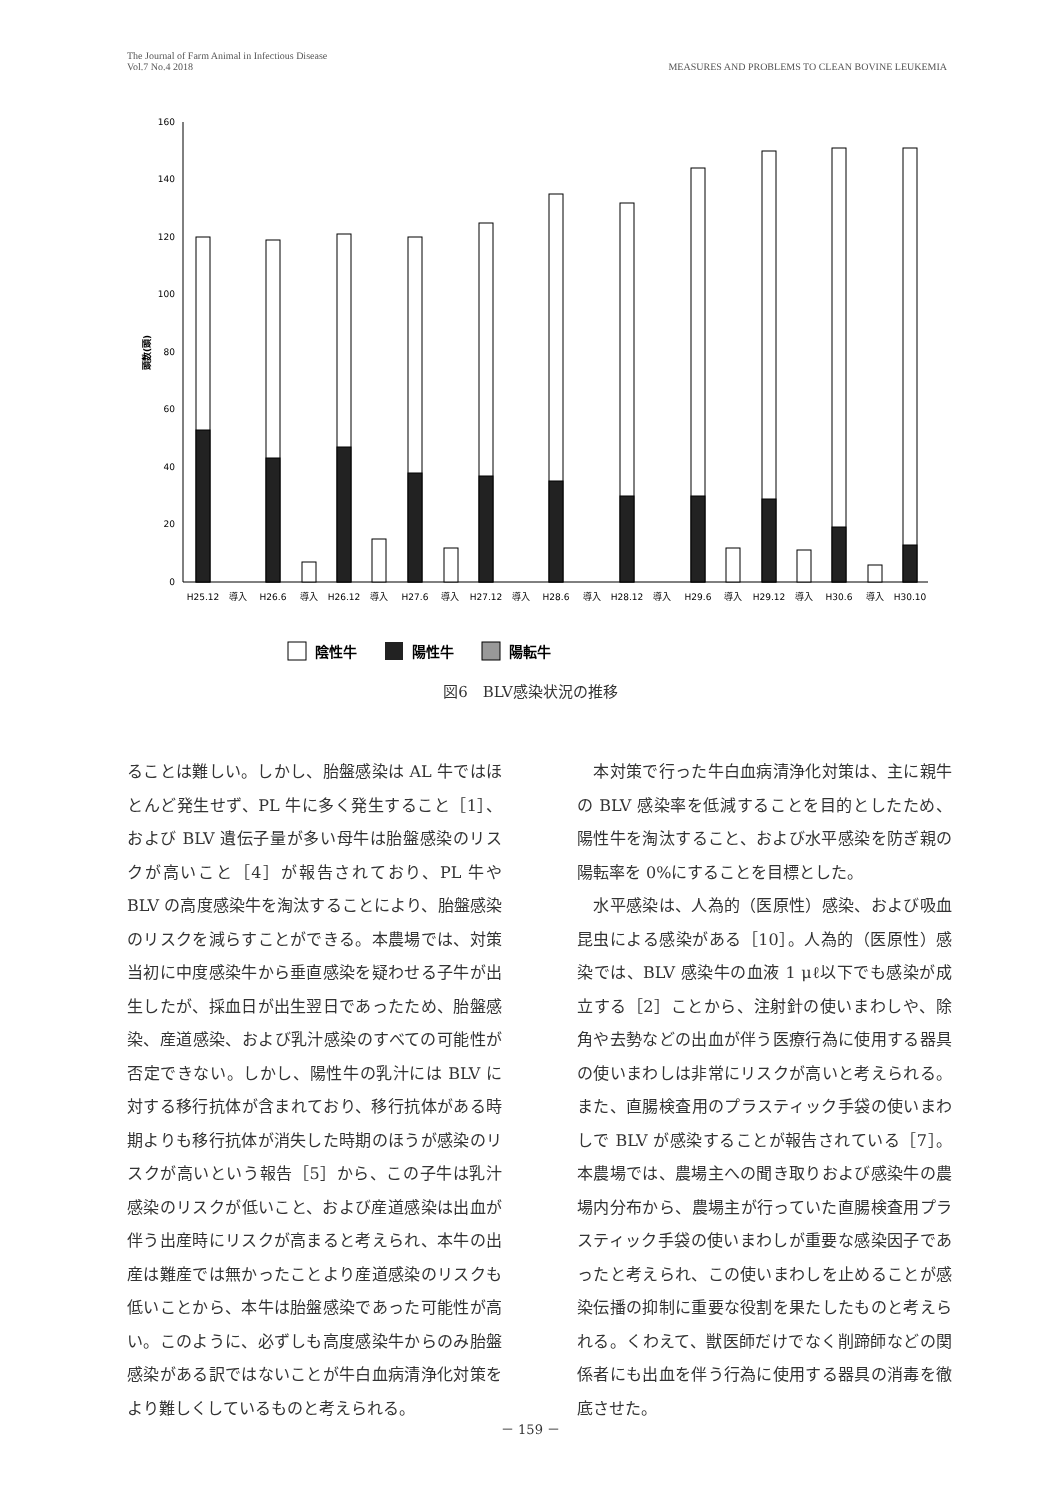The Journal of Farm Animal in Infectious Disease
Vol.7 No.4 2018
MEASURES AND PROBLEMS TO CLEAN BOVINE LEUKEMIA
0
20
40
60
80
100
120
140
160
頭数(頭)
H25.12
導入
H26.6
導入
H26.12
導入
H27.6
導入
H27.12
導入
H28.6
導入
H28.12
導入
H29.6
導入
H29.12
導入
H30.6
導入
H30.10
陰性牛
陽性牛
陽転牛
図6　BLV感染状況の推移
ることは難しい。しかし、胎盤感染は AL 牛ではほとんど発生せず、PL 牛に多く発生すること［1］、および BLV 遺伝子量が多い母牛は胎盤感染のリスクが高いこと［4］が報告されており、PL 牛や BLV の高度感染牛を淘汰することにより、胎盤感染のリスクを減らすことができる。本農場では、対策当初に中度感染牛から垂直感染を疑わせる子牛が出生したが、採血日が出生翌日であったため、胎盤感染、産道感染、および乳汁感染のすべての可能性が否定できない。しかし、陽性牛の乳汁には BLV に対する移行抗体が含まれており、移行抗体がある時期よりも移行抗体が消失した時期のほうが感染のリスクが高いという報告［5］から、この子牛は乳汁感染のリスクが低いこと、および産道感染は出血が伴う出産時にリスクが高まると考えられ、本牛の出産は難産では無かったことより産道感染のリスクも低いことから、本牛は胎盤感染であった可能性が高い。このように、必ずしも高度感染牛からのみ胎盤感染がある訳ではないことが牛白血病清浄化対策をより難しくしているものと考えられる。
　本対策で行った牛白血病清浄化対策は、主に親牛の BLV 感染率を低減することを目的としたため、陽性牛を淘汰すること、および水平感染を防ぎ親の陽転率を 0%にすることを目標とした。
　水平感染は、人為的（医原性）感染、および吸血昆虫による感染がある［10］。人為的（医原性）感染では、BLV 感染牛の血液 1 μℓ以下でも感染が成立する［2］ことから、注射針の使いまわしや、除角や去勢などの出血が伴う医療行為に使用する器具の使いまわしは非常にリスクが高いと考えられる。また、直腸検査用のプラスティック手袋の使いまわしで BLV が感染することが報告されている［7］。本農場では、農場主への聞き取りおよび感染牛の農場内分布から、農場主が行っていた直腸検査用プラスティック手袋の使いまわしが重要な感染因子であったと考えられ、この使いまわしを止めることが感染伝播の抑制に重要な役割を果たしたものと考えられる。くわえて、獣医師だけでなく削蹄師などの関係者にも出血を伴う行為に使用する器具の消毒を徹底させた。
－ 159 －